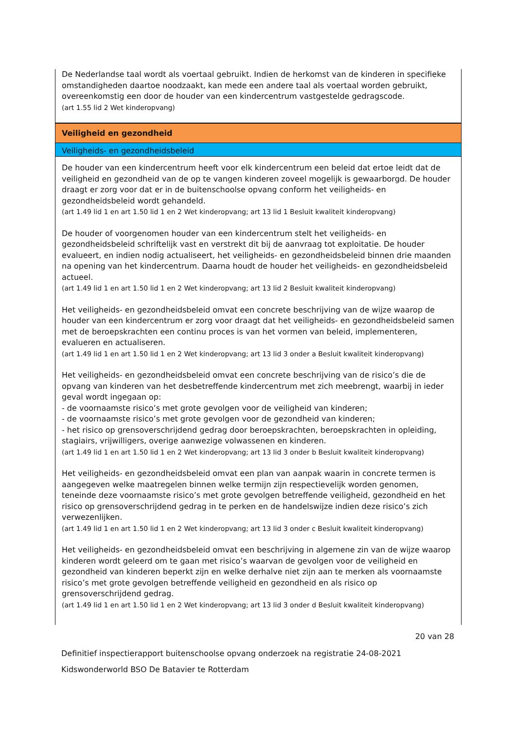De Nederlandse taal wordt als voertaal gebruikt. Indien de herkomst van de kinderen in specifieke omstandigheden daartoe noodzaakt, kan mede een andere taal als voertaal worden gebruikt, overeenkomstig een door de houder van een kindercentrum vastgestelde gedragscode.
(art 1.55 lid 2 Wet kinderopvang)
Veiligheid en gezondheid
Veiligheids- en gezondheidsbeleid
De houder van een kindercentrum heeft voor elk kindercentrum een beleid dat ertoe leidt dat de veiligheid en gezondheid van de op te vangen kinderen zoveel mogelijk is gewaarborgd. De houder draagt er zorg voor dat er in de buitenschoolse opvang conform het veiligheids- en gezondheidsbeleid wordt gehandeld.
(art 1.49 lid 1 en art 1.50 lid 1 en 2 Wet kinderopvang; art 13 lid 1 Besluit kwaliteit kinderopvang)
De houder of voorgenomen houder van een kindercentrum stelt het veiligheids- en gezondheidsbeleid schriftelijk vast en verstrekt dit bij de aanvraag tot exploitatie. De houder evalueert, en indien nodig actualiseert, het veiligheids- en gezondheidsbeleid binnen drie maanden na opening van het kindercentrum. Daarna houdt de houder het veiligheids- en gezondheidsbeleid actueel.
(art 1.49 lid 1 en art 1.50 lid 1 en 2 Wet kinderopvang; art 13 lid 2 Besluit kwaliteit kinderopvang)
Het veiligheids- en gezondheidsbeleid omvat een concrete beschrijving van de wijze waarop de houder van een kindercentrum er zorg voor draagt dat het veiligheids- en gezondheidsbeleid samen met de beroepskrachten een continu proces is van het vormen van beleid, implementeren, evalueren en actualiseren.
(art 1.49 lid 1 en art 1.50 lid 1 en 2 Wet kinderopvang; art 13 lid 3 onder a Besluit kwaliteit kinderopvang)
Het veiligheids- en gezondheidsbeleid omvat een concrete beschrijving van de risico’s die de opvang van kinderen van het desbetreffende kindercentrum met zich meebrengt, waarbij in ieder geval wordt ingegaan op:
- de voornaamste risico’s met grote gevolgen voor de veiligheid van kinderen;
- de voornaamste risico’s met grote gevolgen voor de gezondheid van kinderen;
- het risico op grensoverschrijdend gedrag door beroepskrachten, beroepskrachten in opleiding, stagiairs, vrijwilligers, overige aanwezige volwassenen en kinderen.
(art 1.49 lid 1 en art 1.50 lid 1 en 2 Wet kinderopvang; art 13 lid 3 onder b Besluit kwaliteit kinderopvang)
Het veiligheids- en gezondheidsbeleid omvat een plan van aanpak waarin in concrete termen is aangegeven welke maatregelen binnen welke termijn zijn respectievelijk worden genomen, teneinde deze voornaamste risico’s met grote gevolgen betreffende veiligheid, gezondheid en het risico op grensoverschrijdend gedrag in te perken en de handelswijze indien deze risico’s zich verwezenlijken.
(art 1.49 lid 1 en art 1.50 lid 1 en 2 Wet kinderopvang; art 13 lid 3 onder c Besluit kwaliteit kinderopvang)
Het veiligheids- en gezondheidsbeleid omvat een beschrijving in algemene zin van de wijze waarop kinderen wordt geleerd om te gaan met risico’s waarvan de gevolgen voor de veiligheid en gezondheid van kinderen beperkt zijn en welke derhalve niet zijn aan te merken als voornaamste risico’s met grote gevolgen betreffende veiligheid en gezondheid en als risico op grensoverschrijdend gedrag.
(art 1.49 lid 1 en art 1.50 lid 1 en 2 Wet kinderopvang; art 13 lid 3 onder d Besluit kwaliteit kinderopvang)
20 van 28
Definitief inspectierapport buitenschoolse opvang onderzoek na registratie 24-08-2021
Kidswonderworld BSO De Batavier te Rotterdam